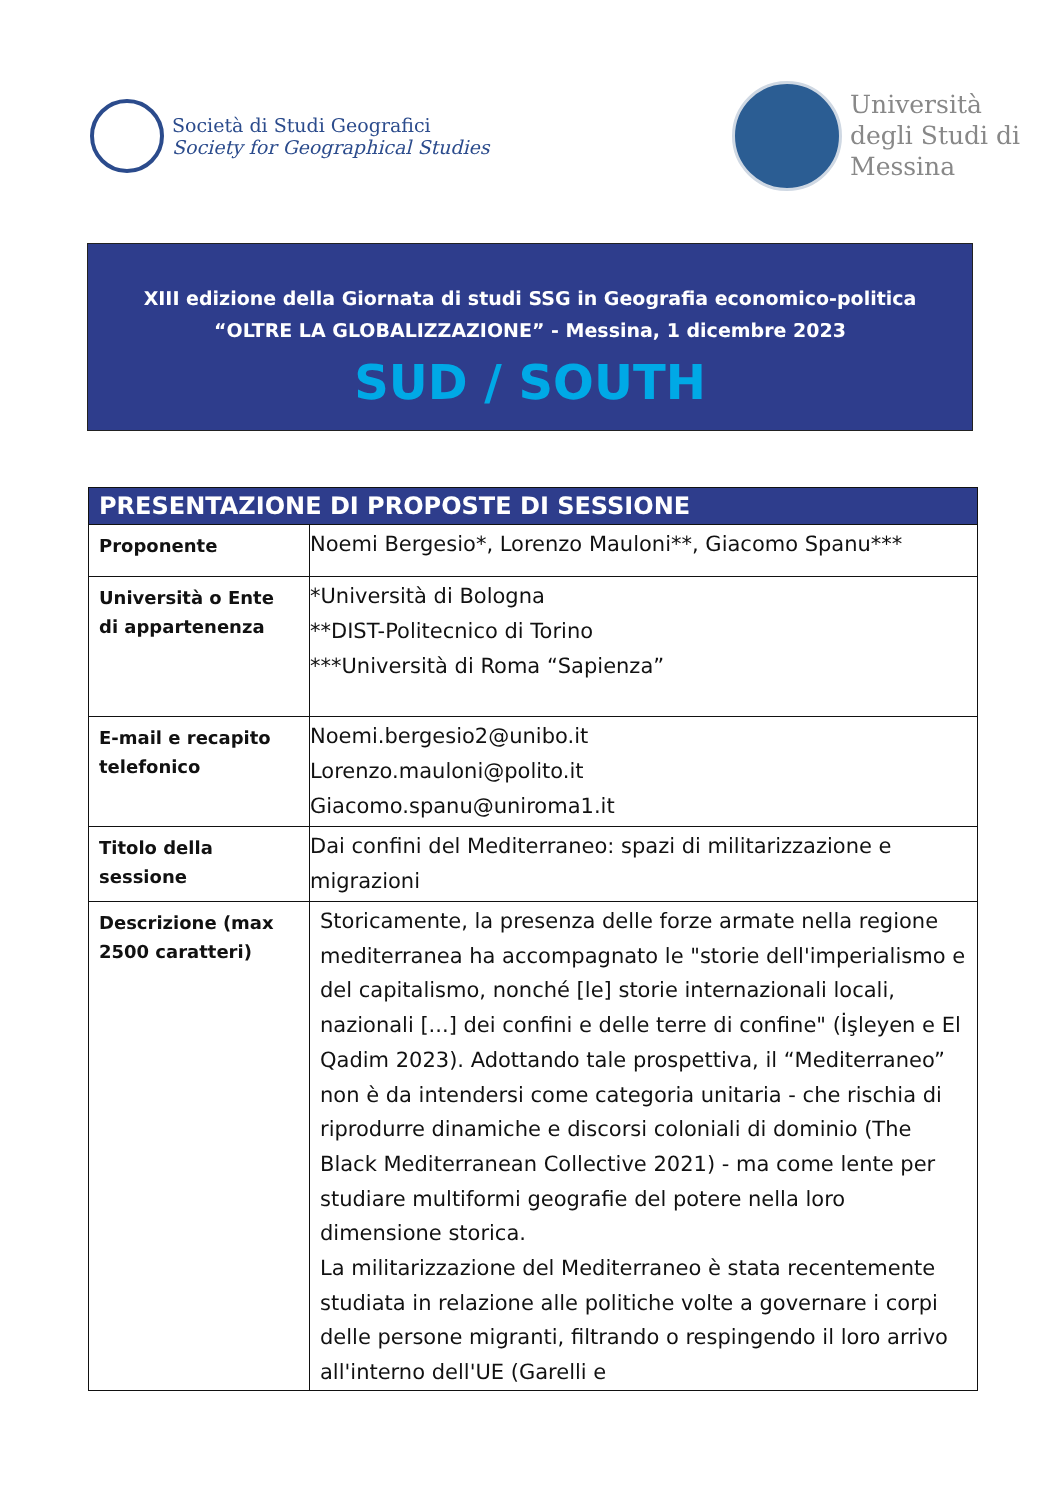Società di Studi Geografici
Society for Geographical Studies
Università
degli Studi di
Messina
XIII edizione della Giornata di studi SSG in Geografia economico-politica
“OLTRE LA GLOBALIZZAZIONE” - Messina, 1 dicembre 2023
SUD / SOUTH
| PRESENTAZIONE DI PROPOSTE DI SESSIONE | |
| --- | --- |
| Proponente | Noemi Bergesio*, Lorenzo Mauloni**, Giacomo Spanu*** |
| Università o Ente di appartenenza | *Università di Bologna **DIST-Politecnico di Torino ***Università di Roma “Sapienza” |
| E-mail e recapito telefonico | Noemi.bergesio2@unibo.it Lorenzo.mauloni@polito.it Giacomo.spanu@uniroma1.it |
| Titolo della sessione | Dai confini del Mediterraneo: spazi di militarizzazione e migrazioni |
| Descrizione (max 2500 caratteri) | Storicamente, la presenza delle forze armate nella regione mediterranea ha accompagnato le "storie dell'imperialismo e del capitalismo, nonché [le] storie internazionali locali, nazionali [...] dei confini e delle terre di confine" (İşleyen e El Qadim 2023). Adottando tale prospettiva, il “Mediterraneo” non è da intendersi come categoria unitaria - che rischia di riprodurre dinamiche e discorsi coloniali di dominio (The Black Mediterranean Collective 2021) - ma come lente per studiare multiformi geografie del potere nella loro dimensione storica. La militarizzazione del Mediterraneo è stata recentemente studiata in relazione alle politiche volte a governare i corpi delle persone migranti, filtrando o respingendo il loro arrivo all'interno dell'UE (Garelli e |